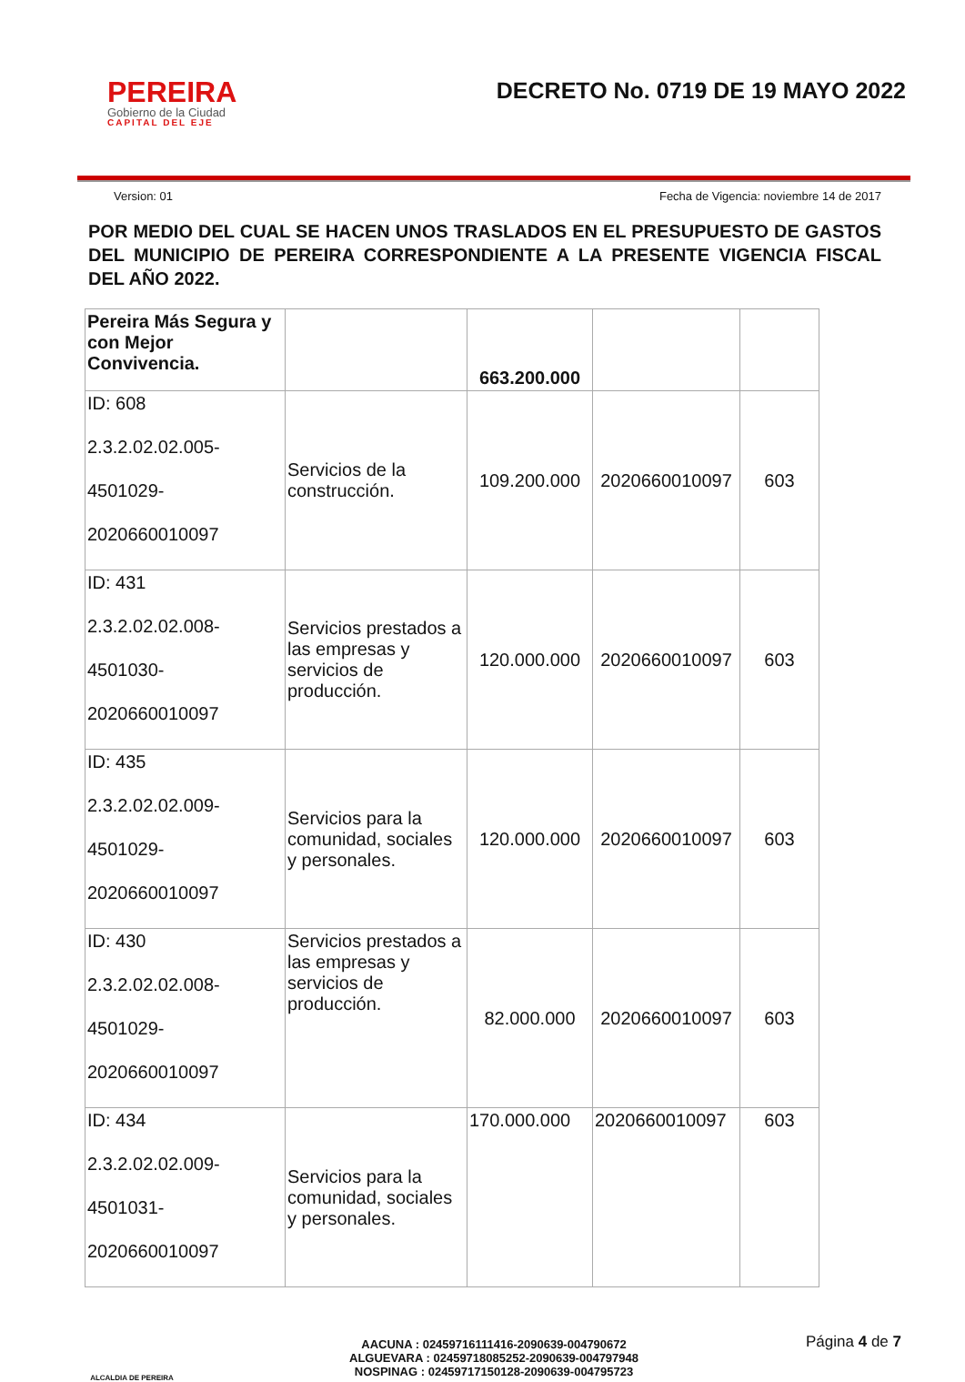PEREIRA
Gobierno de la Ciudad
CAPITAL DEL EJE
DECRETO No. 0719 DE 19 MAYO 2022
Version: 01 Fecha de Vigencia: noviembre 14 de 2017
POR MEDIO DEL CUAL SE HACEN UNOS TRASLADOS EN EL PRESUPUESTO DE GASTOS DEL MUNICIPIO DE PEREIRA CORRESPONDIENTE A LA PRESENTE VIGENCIA FISCAL DEL AÑO 2022.
| Pereira Más Segura y con Mejor Convivencia. | | 663.200.000 | | |
| ID: 608 2.3.2.02.02.005- 4501029- 2020660010097 | Servicios de la construcción. | 109.200.000 | 2020660010097 | 603 |
| ID: 431 2.3.2.02.02.008- 4501030- 2020660010097 | Servicios prestados a las empresas y servicios de producción. | 120.000.000 | 2020660010097 | 603 |
| ID: 435 2.3.2.02.02.009- 4501029- 2020660010097 | Servicios para la comunidad, sociales y personales. | 120.000.000 | 2020660010097 | 603 |
| ID: 430 2.3.2.02.02.008- 4501029- 2020660010097 | Servicios prestados a las empresas y servicios de producción. | 82.000.000 | 2020660010097 | 603 |
| ID: 434 2.3.2.02.02.009- 4501031- 2020660010097 | Servicios para la comunidad, sociales y personales. | 170.000.000 | 2020660010097 | 603 |
ALCALDIA DE PEREIRA
AACUNA : 02459716111416-2090639-004790672
ALGUEVARA : 02459718085252-2090639-004797948
NOSPINAG : 02459717150128-2090639-004795723
Página 4 de 7